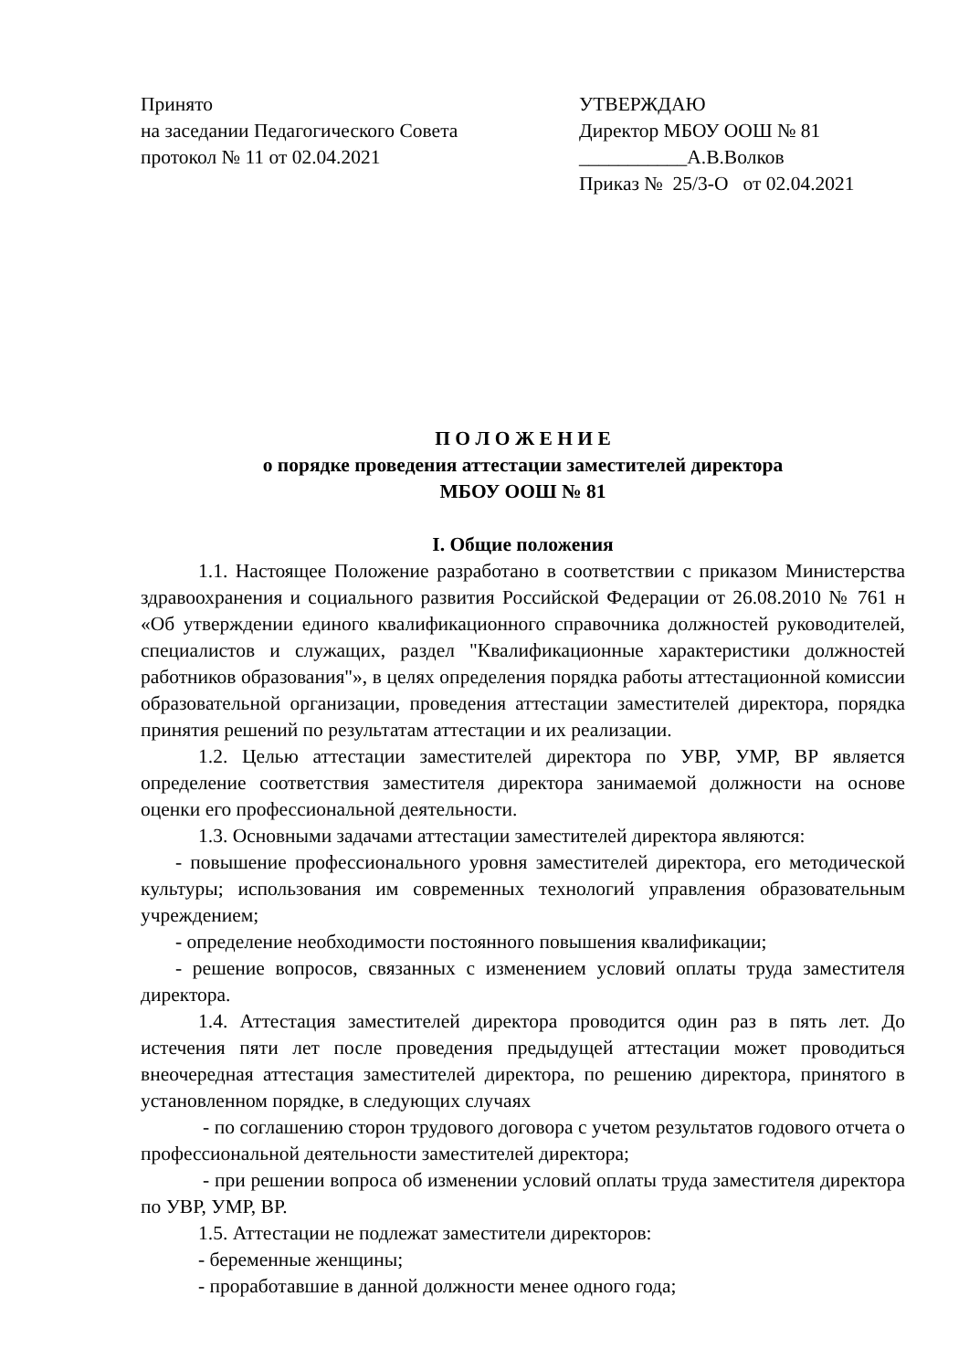Принято
на заседании Педагогического Совета
протокол № 11 от 02.04.2021
УТВЕРЖДАЮ
Директор МБОУ ООШ № 81
___________А.В.Волков
Приказ № 25/3-О от 02.04.2021
П О Л О Ж Е Н И Е
о порядке проведения аттестации заместителей директора
МБОУ ООШ № 81
I. Общие положения
1.1. Настоящее Положение разработано в соответствии с приказом Министерства здравоохранения и социального развития Российской Федерации от 26.08.2010 № 761 н «Об утверждении единого квалификационного справочника должностей руководителей, специалистов и служащих, раздел "Квалификационные характеристики должностей работников образования"», в целях определения порядка работы аттестационной комиссии образовательной организации, проведения аттестации заместителей директора, порядка принятия решений по результатам аттестации и их реализации.
1.2. Целью аттестации заместителей директора по УВР, УМР, ВР является определение соответствия заместителя директора занимаемой должности на основе оценки его профессиональной деятельности.
1.3. Основными задачами аттестации заместителей директора являются:
- повышение профессионального уровня заместителей директора, его методической культуры; использования им современных технологий управления образовательным учреждением;
- определение необходимости постоянного повышения квалификации;
- решение вопросов, связанных с изменением условий оплаты труда заместителя директора.
1.4. Аттестация заместителей директора проводится один раз в пять лет. До истечения пяти лет после проведения предыдущей аттестации может проводиться внеочередная аттестация заместителей директора, по решению директора, принятого в установленном порядке, в следующих случаях
- по соглашению сторон трудового договора с учетом результатов годового отчета о профессиональной деятельности заместителей директора;
- при решении вопроса об изменении условий оплаты труда заместителя директора по УВР, УМР, ВР.
1.5. Аттестации не подлежат заместители директоров:
- беременные женщины;
- проработавшие в данной должности менее одного года;